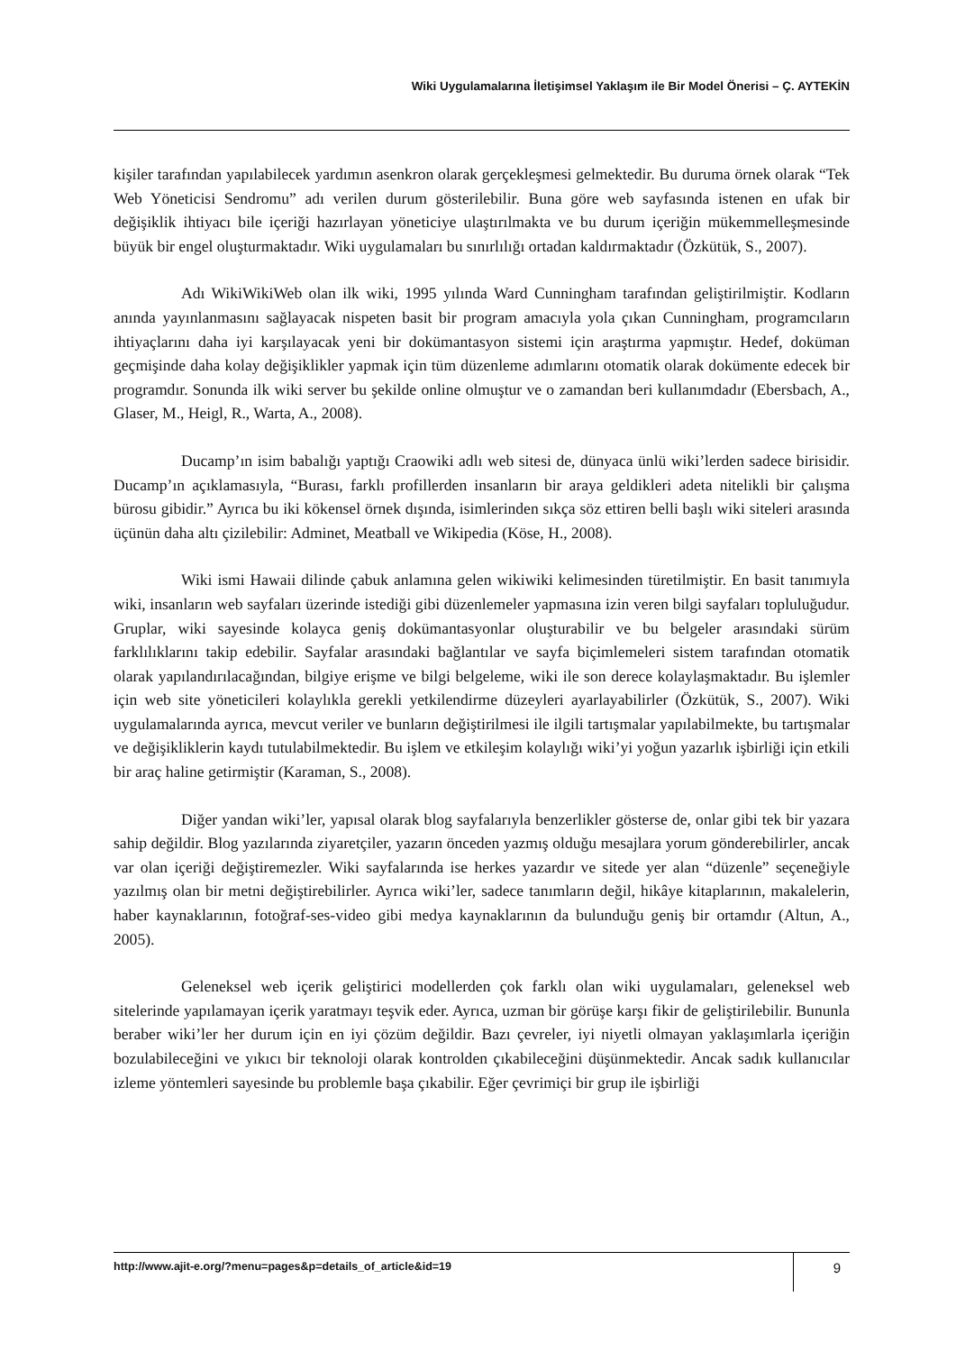Wiki Uygulamalarına İletişimsel Yaklaşım ile Bir Model Önerisi – Ç. AYTEKİN
kişiler tarafından yapılabilecek yardımın asenkron olarak gerçekleşmesi gelmektedir. Bu duruma örnek olarak “Tek Web Yöneticisi Sendromu” adı verilen durum gösterilebilir. Buna göre web sayfasında istenen en ufak bir değişiklik ihtiyacı bile içeriği hazırlayan yöneticiye ulaştırılmakta ve bu durum içeriğin mükemmelleşmesinde büyük bir engel oluşturmaktadır. Wiki uygulamaları bu sınırlılığı ortadan kaldırmaktadır (Özkütük, S., 2007).
Adı WikiWikiWeb olan ilk wiki, 1995 yılında Ward Cunningham tarafından geliştirilmiştir. Kodların anında yayınlanmasını sağlayacak nispeten basit bir program amacıyla yola çıkan Cunningham, programcıların ihtiyaçlarını daha iyi karşılayacak yeni bir dokümantasyon sistemi için araştırma yapmıştır. Hedef, doküman geçmişinde daha kolay değişiklikler yapmak için tüm düzenleme adımlarını otomatik olarak dokümente edecek bir programdır. Sonunda ilk wiki server bu şekilde online olmuştur ve o zamandan beri kullanımdadır (Ebersbach, A., Glaser, M., Heigl, R., Warta, A., 2008).
Ducamp’ın isim babalığı yaptığı Craowiki adlı web sitesi de, dünyaca ünlü wiki’lerden sadece birisidir. Ducamp’ın açıklamasıyla, “Burası, farklı profillerden insanların bir araya geldikleri adeta nitelikli bir çalışma bürosu gibidir.” Ayrıca bu iki kökensel örnek dışında, isimlerinden sıkça söz ettiren belli başlı wiki siteleri arasında üçünün daha altı çizilebilir: Adminet, Meatball ve Wikipedia (Köse, H., 2008).
Wiki ismi Hawaii dilinde çabuk anlamına gelen wikiwiki kelimesinden türetilmiştir. En basit tanımıyla wiki, insanların web sayfaları üzerinde istediği gibi düzenlemeler yapmasına izin veren bilgi sayfaları topluluğudur. Gruplar, wiki sayesinde kolayca geniş dokümantasyonlar oluşturabilir ve bu belgeler arasındaki sürüm farklılıklarını takip edebilir. Sayfalar arasındaki bağlantılar ve sayfa biçimlemeleri sistem tarafından otomatik olarak yapılandırılacağından, bilgiye erişme ve bilgi belgeleme, wiki ile son derece kolaylaşmaktadır. Bu işlemler için web site yöneticileri kolaylıkla gerekli yetkilendirme düzeyleri ayarlayabilirler (Özkütük, S., 2007). Wiki uygulamalarında ayrıca, mevcut veriler ve bunların değiştirilmesi ile ilgili tartışmalar yapılabilmekte, bu tartışmalar ve değişikliklerin kaydı tutulabilmektedir. Bu işlem ve etkileşim kolaylığı wiki’yi yoğun yazarlık işbirliği için etkili bir araç haline getirmiştir (Karaman, S., 2008).
Diğer yandan wiki’ler, yapısal olarak blog sayfalarıyla benzerlikler gösterse de, onlar gibi tek bir yazara sahip değildir. Blog yazılarında ziyaretçiler, yazarın önceden yazmış olduğu mesajlara yorum gönderebilirler, ancak var olan içeriği değiştiremezler. Wiki sayfalarında ise herkes yazardır ve sitede yer alan “düzenle” seçeneğiyle yazılmış olan bir metni değiştirebilirler. Ayrıca wiki’ler, sadece tanımların değil, hikâye kitaplarının, makalelerin, haber kaynaklarının, fotoğraf-ses-video gibi medya kaynaklarının da bulunduğu geniş bir ortamdır (Altun, A., 2005).
Geleneksel web içerik geliştirici modellerden çok farklı olan wiki uygulamaları, geleneksel web sitelerinde yapılamayan içerik yaratmayı teşvik eder. Ayrıca, uzman bir görüşe karşı fikir de geliştirilebilir. Bununla beraber wiki’ler her durum için en iyi çözüm değildir. Bazı çevreler, iyi niyetli olmayan yaklaşımlarla içeriğin bozulabileceğini ve yıkıcı bir teknoloji olarak kontrolden çıkabileceğini düşünmektedir. Ancak sadık kullanıcılar izleme yöntemleri sayesinde bu problemle başa çıkabilir. Eğer çevrimiçi bir grup ile işbirliği
http://www.ajit-e.org/?menu=pages&p=details_of_article&id=19 9